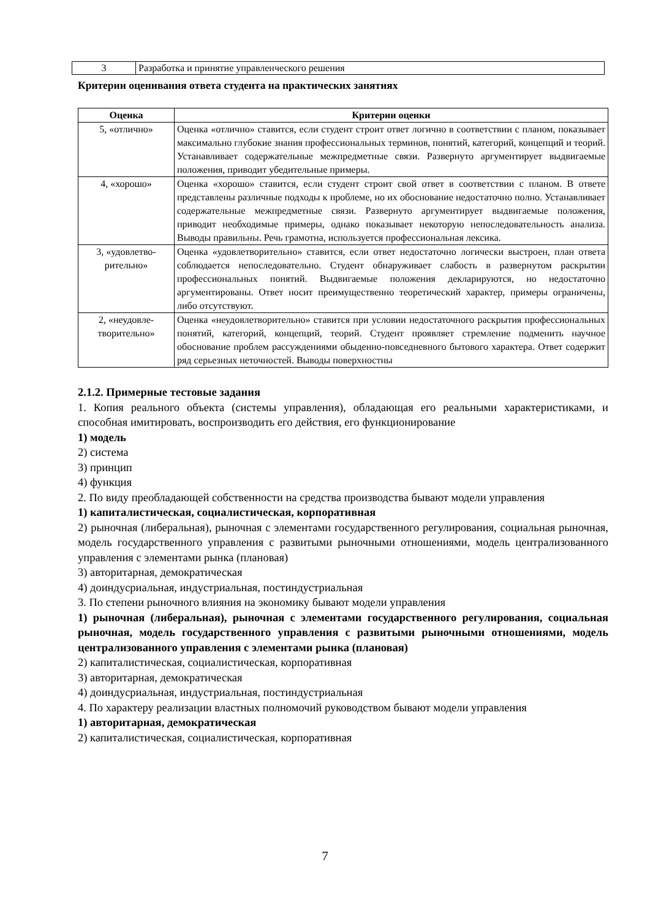| 3 | Разработка и принятие управленческого решения |
Критерии оценивания ответа студента на практических занятиях
| Оценка | Критерии оценки |
| --- | --- |
| 5, «отлично» | Оценка «отлично» ставится, если студент строит ответ логично в соответствии с планом, показывает максимально глубокие знания профессиональных терминов, понятий, категорий, концепций и теорий. Устанавливает содержательные межпредметные связи. Развернуто аргументирует выдвигаемые положения, приводит убедительные примеры. |
| 4, «хорошо» | Оценка «хорошо» ставится, если студент строит свой ответ в соответствии с планом. В ответе представлены различные подходы к проблеме, но их обоснование недостаточно полно. Устанавливает содержательные межпредметные связи. Развернуто аргументирует выдвигаемые положения, приводит необходимые примеры, однако показывает некоторую непоследовательность анализа. Выводы правильны. Речь грамотна, используется профессиональная лексика. |
| 3, «удовлетво- рительно» | Оценка «удовлетворительно» ставится, если ответ недостаточно логически выстроен, план ответа соблюдается непоследовательно. Студент обнаруживает слабость в развернутом раскрытии профессиональных понятий. Выдвигаемые положения декларируются, но недостаточно аргументированы. Ответ носит преимущественно теоретический характер, примеры ограничены, либо отсутствуют. |
| 2, «неудовле- творительно» | Оценка «неудовлетворительно» ставится при условии недостаточного раскрытия профессиональных понятий, категорий, концепций, теорий. Студент проявляет стремление подменить научное обоснование проблем рассуждениями обыденно-повседневного бытового характера. Ответ содержит ряд серьезных неточностей. Выводы поверхностны |
2.1.2. Примерные тестовые задания
1. Копия реального объекта (системы управления), обладающая его реальными характеристиками, и способная имитировать, воспроизводить его действия, его функционирование
1) модель
2) система
3) принцип
4) функция
2. По виду преобладающей собственности на средства производства бывают модели управления
1) капиталистическая, социалистическая, корпоративная
2) рыночная (либеральная), рыночная с элементами государственного регулирования, социальная рыночная, модель государственного управления с развитыми рыночными отношениями, модель централизованного управления с элементами рынка (плановая)
3) авторитарная, демократическая
4) доиндусриальная, индустриальная, постиндустриальная
3. По степени рыночного влияния на экономику бывают модели управления
1) рыночная (либеральная), рыночная с элементами государственного регулирования, социальная рыночная, модель государственного управления с развитыми рыночными отношениями, модель централизованного управления с элементами рынка (плановая)
2) капиталистическая, социалистическая, корпоративная
3) авторитарная, демократическая
4) доиндусриальная, индустриальная, постиндустриальная
4. По характеру реализации властных полномочий руководством бывают модели управления
1) авторитарная, демократическая
2) капиталистическая, социалистическая, корпоративная
7